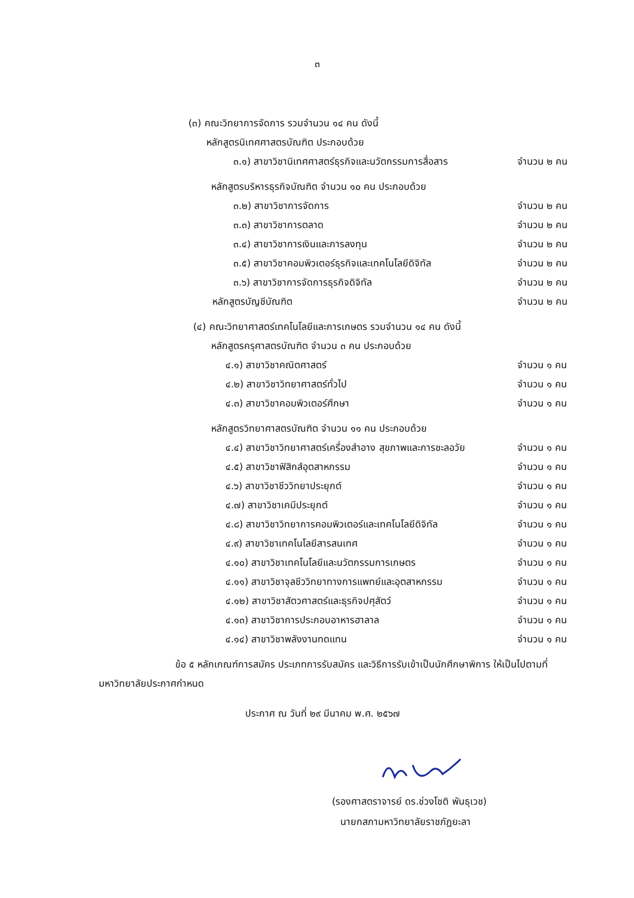๓
(๓) คณะวิทยาการจัดการ รวมจำนวน ๑๔ คน ดังนี้
หลักสูตรนิเทศศาสตรบัณฑิต ประกอบด้วย
๓.๑) สาขาวิชานิเทศศาสตร์ธุรกิจและนวัตกรรมการสื่อสาร
จำนวน ๒ คน
หลักสูตรบริหารธุรกิจบัณฑิต จำนวน ๑๐ คน ประกอบด้วย
๓.๒) สาขาวิชาการจัดการ จำนวน ๒ คน
๓.๓) สาขาวิชาการตลาด จำนวน ๒ คน
๓.๔) สาขาวิชาการเงินและการลงทุน
จำนวน ๒ คน
๓.๕) สาขาวิชาคอมพิวเตอร์ธุรกิจและเทคโนโลยีดิจิทัล
จำนวน ๒ คน
๓.๖) สาขาวิชาการจัดการธุรกิจดิจิทัล
จำนวน ๒ คน
หลักสูตรบัญชีบัณฑิต จำนวน ๒ คน
(๔) คณะวิทยาศาสตร์เทคโนโลยีและการเกษตร รวมจำนวน ๑๔ คน ดังนี้
หลักสูตรครุศาสตรบัณฑิต จำนวน ๓ คน ประกอบด้วย
๔.๑) สาขาวิชาคณิตศาสตร์ จำนวน ๑ คน
๔.๒) สาขาวิชาวิทยาศาสตร์ทั่วไป จำนวน ๑ คน
๔.๓) สาขาวิชาคอมพิวเตอร์ศึกษา จำนวน ๑ คน
หลักสูตรวิทยาศาสตรบัณฑิต จำนวน ๑๑ คน ประกอบด้วย
๔.๔) สาขาวิชาวิทยาศาสตร์เครื่องสำอาง สุขภาพและการชะลอวัย
จำนวน ๑ คน
๔.๕) สาขาวิชาฟิสิกส์อุตสาหกรรม จำนวน ๑ คน
๔.๖) สาขาวิชาชีววิทยาประยุกต์ จำนวน ๑ คน
๔.๗) สาขาวิชาเคมีประยุกต์ จำนวน ๑ คน
๔.๘) สาขาวิชาวิทยาการคอมพิวเตอร์และเทคโนโลยีดิจิทัล
จำนวน ๑ คน
๔.๙) สาขาวิชาเทคโนโลยีสารสนเทศ จำนวน ๑ คน
๔.๑๐) สาขาวิชาเทคโนโลยีและนวัตกรรมการเกษตร
จำนวน ๑ คน
๔.๑๑) สาขาวิชาจุลชีววิทยาทางการแพทย์และอุตสาหกรรม
จำนวน ๑ คน
๔.๑๒) สาขาวิชาสัตวศาสตร์และธุรกิจปศุสัตว์
จำนวน ๑ คน
๔.๑๓) สาขาวิชาการประกอบอาหารฮาลาล
จำนวน ๑ คน
๔.๑๔) สาขาวิชาพลังงานทดแทน จำนวน ๑ คน
ข้อ ๕ หลักเกณฑ์การสมัคร ประเภทการรับสมัคร และวิธีการรับเข้าเป็นนักศึกษาพิการ ให้เป็นไปตามที่มหาวิทยาลัยประกาศกำหนด
ประกาศ ณ วันที่ ๒๙ มีนาคม พ.ศ. ๒๕๖๗
(รองศาสตราจารย์ ดร.ช่วงโชติ พันธุเวช)
นายกสภามหาวิทยาลัยราชภัฏยะลา